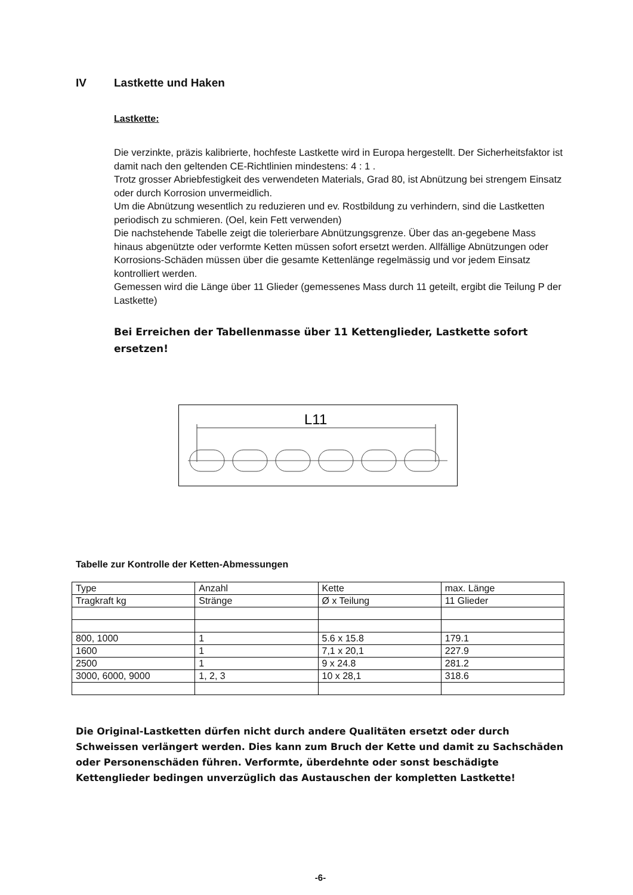IV Lastkette und Haken
Lastkette:
Die verzinkte, präzis kalibrierte, hochfeste Lastkette wird in Europa hergestellt. Der Sicherheitsfaktor ist damit nach den geltenden CE-Richtlinien mindestens: 4 : 1 .
Trotz grosser Abriebfestigkeit des verwendeten Materials, Grad 80, ist Abnützung bei strengem Einsatz oder durch Korrosion unvermeidlich.
Um die Abnützung wesentlich zu reduzieren und ev. Rostbildung zu verhindern, sind die Lastketten periodisch zu schmieren. (Oel, kein Fett verwenden)
Die nachstehende Tabelle zeigt die tolerierbare Abnützungsgrenze. Über das an-gegebene Mass hinaus abgenützte oder verformte Ketten müssen sofort ersetzt werden. Allfällige Abnützungen oder Korrosions-Schäden müssen über die gesamte Kettenlänge regelmässig und vor jedem Einsatz kontrolliert werden.
Gemessen wird die Länge über 11 Glieder (gemessenes Mass durch 11 geteilt, ergibt die Teilung P der Lastkette)
Bei Erreichen der Tabellenmasse über 11 Kettenglieder, Lastkette sofort ersetzen!
L11
Tabelle zur Kontrolle der Ketten-Abmessungen
| Type | Anzahl | Kette | max. Länge |
| Tragkraft kg | Stränge | Ø x Teilung | 11 Glieder |
| 800, 1000 | 1 | 5.6 x 15.8 | 179.1 |
| 1600 | 1 | 7,1 x 20,1 | 227.9 |
| 2500 | 1 | 9 x 24.8 | 281.2 |
| 3000, 6000, 9000 | 1, 2, 3 | 10 x 28,1 | 318.6 |
Die Original-Lastketten dürfen nicht durch andere Qualitäten ersetzt oder durch Schweissen verlängert werden. Dies kann zum Bruch der Kette und damit zu Sachschäden oder Personenschäden führen. Verformte, überdehnte oder sonst beschädigte Kettenglieder bedingen unverzüglich das Austauschen der kompletten Lastkette!
-6-